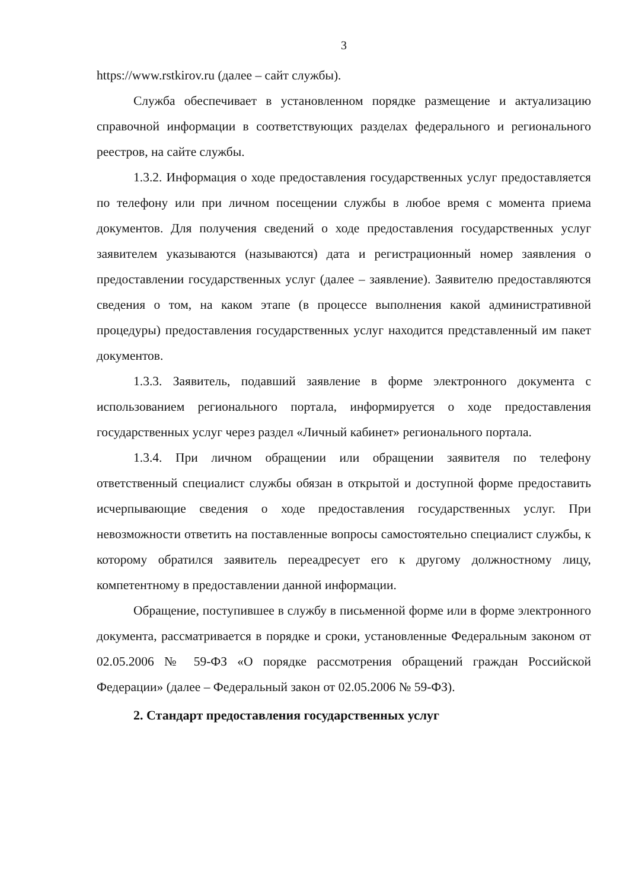3
https://www.rstkirov.ru (далее – сайт службы).
Служба обеспечивает в установленном порядке размещение и актуализацию справочной информации в соответствующих разделах федерального и регионального реестров, на сайте службы.
1.3.2. Информация о ходе предоставления государственных услуг предоставляется по телефону или при личном посещении службы в любое время с момента приема документов. Для получения сведений о ходе предоставления государственных услуг заявителем указываются (называются) дата и регистрационный номер заявления о предоставлении государственных услуг (далее – заявление). Заявителю предоставляются сведения о том, на каком этапе (в процессе выполнения какой административной процедуры) предоставления государственных услуг находится представленный им пакет документов.
1.3.3. Заявитель, подавший заявление в форме электронного документа с использованием регионального портала, информируется о ходе предоставления государственных услуг через раздел «Личный кабинет» регионального портала.
1.3.4. При личном обращении или обращении заявителя по телефону ответственный специалист службы обязан в открытой и доступной форме предоставить исчерпывающие сведения о ходе предоставления государственных услуг. При невозможности ответить на поставленные вопросы самостоятельно специалист службы, к которому обратился заявитель переадресует его к другому должностному лицу, компетентному в предоставлении данной информации.
Обращение, поступившее в службу в письменной форме или в форме электронного документа, рассматривается в порядке и сроки, установленные Федеральным законом от 02.05.2006 № 59-ФЗ «О порядке рассмотрения обращений граждан Российской Федерации» (далее – Федеральный закон от 02.05.2006 № 59-ФЗ).
2. Стандарт предоставления государственных услуг